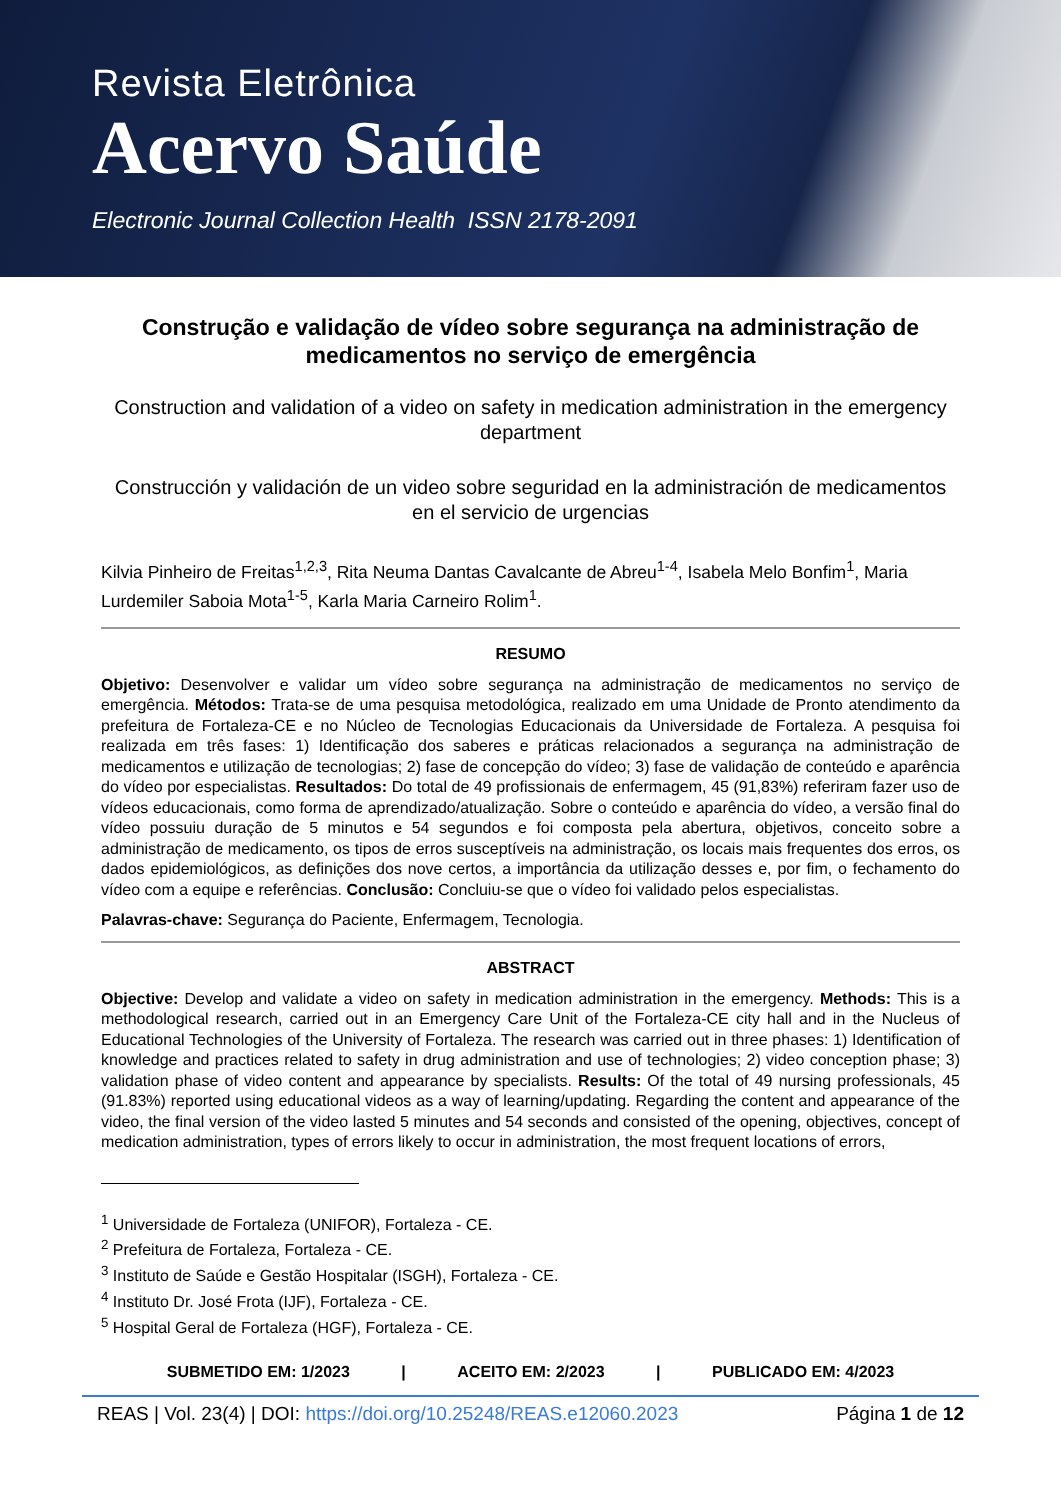Revista Eletrônica
Acervo Saúde
Electronic Journal Collection Health ISSN 2178-2091
Construção e validação de vídeo sobre segurança na administração de medicamentos no serviço de emergência
Construction and validation of a video on safety in medication administration in the emergency department
Construcción y validación de un video sobre seguridad en la administración de medicamentos en el servicio de urgencias
Kilvia Pinheiro de Freitas<sup>1,2,3</sup>, Rita Neuma Dantas Cavalcante de Abreu<sup>1-4</sup>, Isabela Melo Bonfim<sup>1</sup>, Maria Lurdemiler Saboia Mota<sup>1-5</sup>, Karla Maria Carneiro Rolim<sup>1</sup>.
RESUMO
Objetivo: Desenvolver e validar um vídeo sobre segurança na administração de medicamentos no serviço de emergência. Métodos: Trata-se de uma pesquisa metodológica, realizado em uma Unidade de Pronto atendimento da prefeitura de Fortaleza-CE e no Núcleo de Tecnologias Educacionais da Universidade de Fortaleza. A pesquisa foi realizada em três fases: 1) Identificação dos saberes e práticas relacionados a segurança na administração de medicamentos e utilização de tecnologias; 2) fase de concepção do vídeo; 3) fase de validação de conteúdo e aparência do vídeo por especialistas. Resultados: Do total de 49 profissionais de enfermagem, 45 (91,83%) referiram fazer uso de vídeos educacionais, como forma de aprendizado/atualização. Sobre o conteúdo e aparência do vídeo, a versão final do vídeo possuiu duração de 5 minutos e 54 segundos e foi composta pela abertura, objetivos, conceito sobre a administração de medicamento, os tipos de erros susceptíveis na administração, os locais mais frequentes dos erros, os dados epidemiológicos, as definições dos nove certos, a importância da utilização desses e, por fim, o fechamento do vídeo com a equipe e referências. Conclusão: Concluiu-se que o vídeo foi validado pelos especialistas.
Palavras-chave: Segurança do Paciente, Enfermagem, Tecnologia.
ABSTRACT
Objective: Develop and validate a video on safety in medication administration in the emergency. Methods: This is a methodological research, carried out in an Emergency Care Unit of the Fortaleza-CE city hall and in the Nucleus of Educational Technologies of the University of Fortaleza. The research was carried out in three phases: 1) Identification of knowledge and practices related to safety in drug administration and use of technologies; 2) video conception phase; 3) validation phase of video content and appearance by specialists. Results: Of the total of 49 nursing professionals, 45 (91.83%) reported using educational videos as a way of learning/updating. Regarding the content and appearance of the video, the final version of the video lasted 5 minutes and 54 seconds and consisted of the opening, objectives, concept of medication administration, types of errors likely to occur in administration, the most frequent locations of errors,
<sup>1</sup> Universidade de Fortaleza (UNIFOR), Fortaleza - CE.
<sup>2</sup> Prefeitura de Fortaleza, Fortaleza - CE.
<sup>3</sup> Instituto de Saúde e Gestão Hospitalar (ISGH), Fortaleza - CE.
<sup>4</sup> Instituto Dr. José Frota (IJF), Fortaleza - CE.
<sup>5</sup> Hospital Geral de Fortaleza (HGF), Fortaleza - CE.
SUBMETIDO EM: 1/2023 | ACEITO EM: 2/2023 | PUBLICADO EM: 4/2023
REAS | Vol. 23(4) | DOI: https://doi.org/10.25248/REAS.e12060.2023 Página 1 de 12